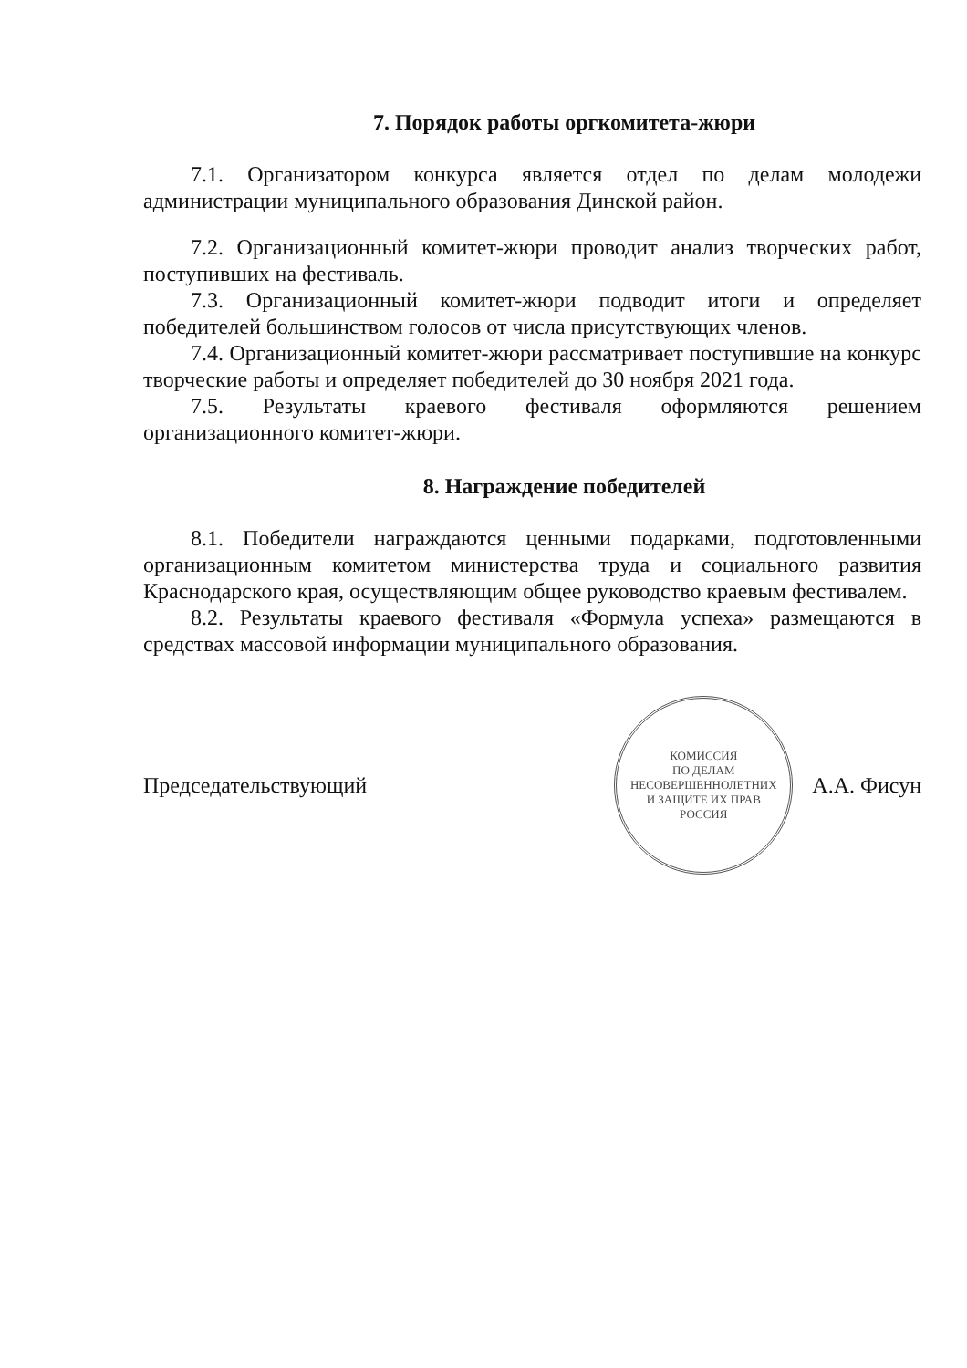7. Порядок работы оргкомитета-жюри
7.1. Организатором конкурса является отдел по делам молодежи администрации муниципального образования Динской район.
7.2. Организационный комитет-жюри проводит анализ творческих работ, поступивших на фестиваль.
7.3. Организационный комитет-жюри подводит итоги и определяет победителей большинством голосов от числа присутствующих членов.
7.4. Организационный комитет-жюри рассматривает поступившие на конкурс творческие работы и определяет победителей до 30 ноября 2021 года.
7.5. Результаты краевого фестиваля оформляются решением организационного комитет-жюри.
8. Награждение победителей
8.1. Победители награждаются ценными подарками, подготовленными организационным комитетом министерства труда и социального развития Краснодарского края, осуществляющим общее руководство краевым фестивалем.
8.2. Результаты краевого фестиваля «Формула успеха» размещаются в средствах массовой информации муниципального образования.
Председательствующий
КОМИССИЯ
ПО ДЕЛАМ
НЕСОВЕРШЕННОЛЕТНИХ
И ЗАЩИТЕ ИХ ПРАВ
РОССИЯ
А.А. Фисун